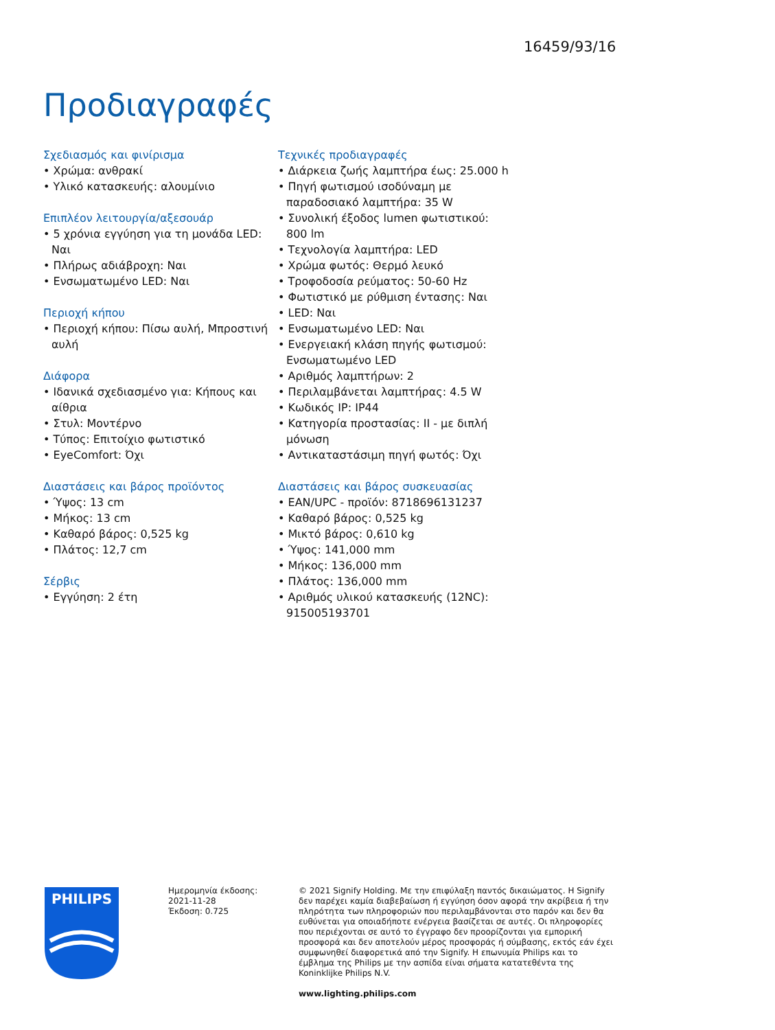16459/93/16
Προδιαγραφές
Σχεδιασμός και φινίρισμα
• Χρώμα: ανθρακί
• Υλικό κατασκευής: αλουμίνιο
Επιπλέον λειτουργία/αξεσουάρ
• 5 χρόνια εγγύηση για τη μονάδα LED: Ναι
• Πλήρως αδιάβροχη: Ναι
• Ενσωματωμένο LED: Ναι
Περιοχή κήπου
• Περιοχή κήπου: Πίσω αυλή, Μπροστινή αυλή
Διάφορα
• Ιδανικά σχεδιασμένο για: Κήπους και αίθρια
• Στυλ: Μοντέρνο
• Τύπος: Επιτοίχιο φωτιστικό
• EyeComfort: Όχι
Διαστάσεις και βάρος προϊόντος
• Ύψος: 13 cm
• Μήκος: 13 cm
• Καθαρό βάρος: 0,525 kg
• Πλάτος: 12,7 cm
Σέρβις
• Εγγύηση: 2 έτη
Τεχνικές προδιαγραφές
• Διάρκεια ζωής λαμπτήρα έως: 25.000 h
• Πηγή φωτισμού ισοδύναμη με παραδοσιακό λαμπτήρα: 35 W
• Συνολική έξοδος lumen φωτιστικού: 800 lm
• Τεχνολογία λαμπτήρα: LED
• Χρώμα φωτός: Θερμό λευκό
• Τροφοδοσία ρεύματος: 50-60 Hz
• Φωτιστικό με ρύθμιση έντασης: Ναι
• LED: Ναι
• Ενσωματωμένο LED: Ναι
• Ενεργειακή κλάση πηγής φωτισμού: Ενσωματωμένο LED
• Αριθμός λαμπτήρων: 2
• Περιλαμβάνεται λαμπτήρας: 4.5 W
• Κωδικός IP: IP44
• Κατηγορία προστασίας: II - με διπλή μόνωση
• Αντικαταστάσιμη πηγή φωτός: Όχι
Διαστάσεις και βάρος συσκευασίας
• EAN/UPC - προϊόν: 8718696131237
• Καθαρό βάρος: 0,525 kg
• Μικτό βάρος: 0,610 kg
• Ύψος: 141,000 mm
• Μήκος: 136,000 mm
• Πλάτος: 136,000 mm
• Αριθμός υλικού κατασκευής (12NC): 915005193701
PHILIPS
Ημερομηνία έκδοσης:
2021-11-28
Έκδοση: 0.725
© 2021 Signify Holding. Με την επιφύλαξη παντός δικαιώματος. Η Signify δεν παρέχει καμία διαβεβαίωση ή εγγύηση όσον αφορά την ακρίβεια ή την πληρότητα των πληροφοριών που περιλαμβάνονται στο παρόν και δεν θα ευθύνεται για οποιαδήποτε ενέργεια βασίζεται σε αυτές. Οι πληροφορίες που περιέχονται σε αυτό το έγγραφο δεν προορίζονται για εμπορική προσφορά και δεν αποτελούν μέρος προσφοράς ή σύμβασης, εκτός εάν έχει συμφωνηθεί διαφορετικά από την Signify. Η επωνυμία Philips και το έμβλημα της Philips με την ασπίδα είναι σήματα κατατεθέντα της Koninklijke Philips N.V.
www.lighting.philips.com